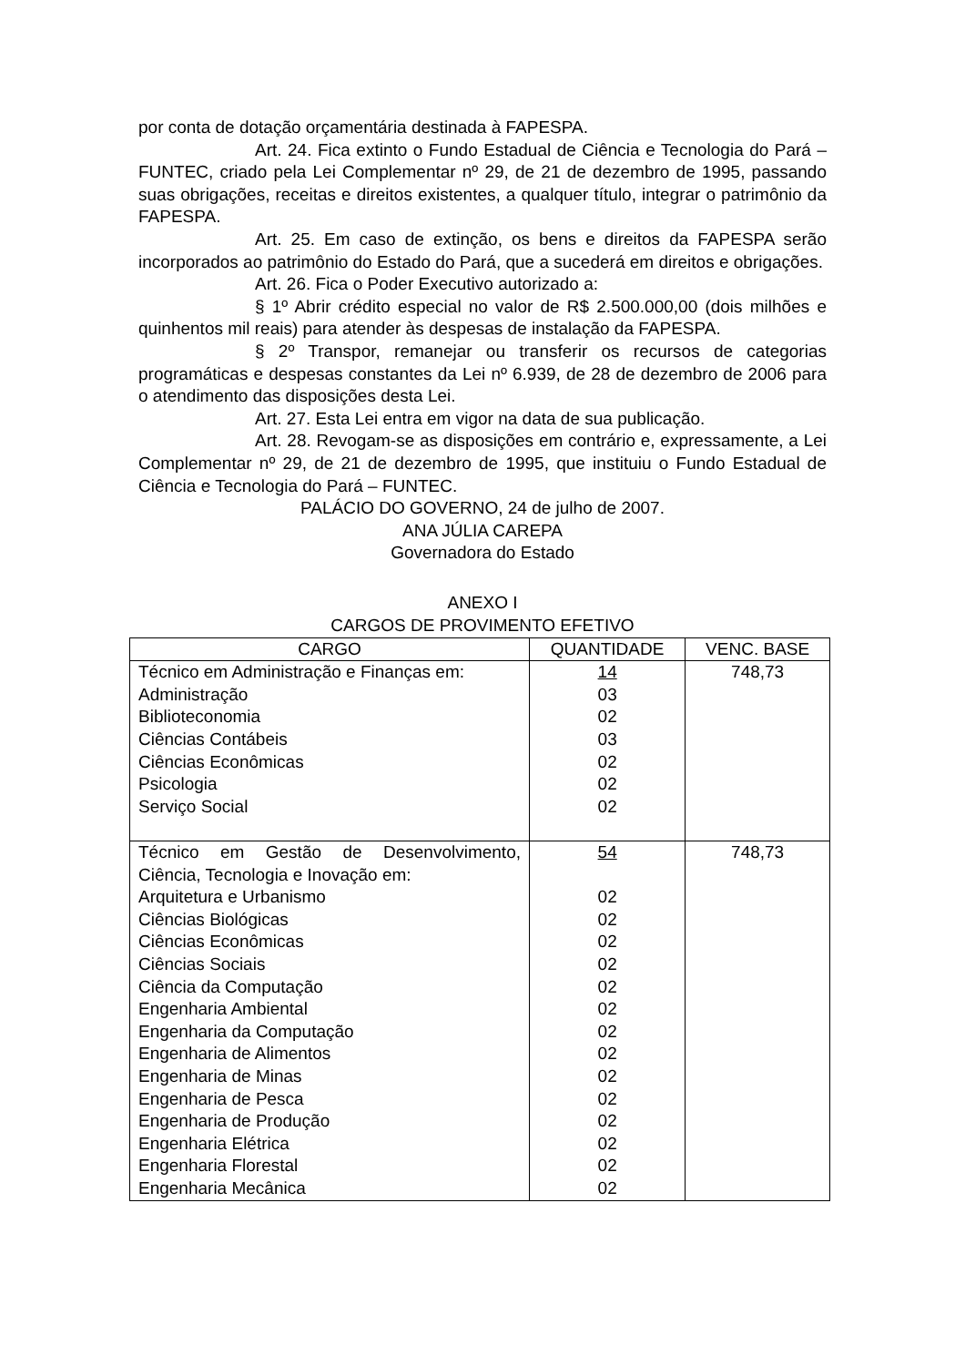por conta de dotação orçamentária destinada à FAPESPA.
Art. 24. Fica extinto o Fundo Estadual de Ciência e Tecnologia do Pará – FUNTEC, criado pela Lei Complementar nº 29, de 21 de dezembro de 1995, passando suas obrigações, receitas e direitos existentes, a qualquer título, integrar o patrimônio da FAPESPA.
Art. 25. Em caso de extinção, os bens e direitos da FAPESPA serão incorporados ao patrimônio do Estado do Pará, que a sucederá em direitos e obrigações.
Art. 26. Fica o Poder Executivo autorizado a:
§ 1º Abrir crédito especial no valor de R$ 2.500.000,00 (dois milhões e quinhentos mil reais) para atender às despesas de instalação da FAPESPA.
§ 2º Transpor, remanejar ou transferir os recursos de categorias programáticas e despesas constantes da Lei nº 6.939, de 28 de dezembro de 2006 para o atendimento das disposições desta Lei.
Art. 27. Esta Lei entra em vigor na data de sua publicação.
Art. 28. Revogam-se as disposições em contrário e, expressamente, a Lei Complementar nº 29, de 21 de dezembro de 1995, que instituiu o Fundo Estadual de Ciência e Tecnologia do Pará – FUNTEC.
PALÁCIO DO GOVERNO, 24 de julho de 2007.
ANA JÚLIA CAREPA
Governadora do Estado
ANEXO I
CARGOS DE PROVIMENTO EFETIVO
| CARGO | QUANTIDADE | VENC. BASE |
| --- | --- | --- |
| Técnico em Administração e Finanças em: Administração Biblioteconomia Ciências Contábeis Ciências Econômicas Psicologia Serviço Social | 14 03 02 03 02 02 02 | 748,73 |
| Técnico em Gestão de Desenvolvimento, Ciência, Tecnologia e Inovação em: Arquitetura e Urbanismo Ciências Biológicas Ciências Econômicas Ciências Sociais Ciência da Computação Engenharia Ambiental Engenharia da Computação Engenharia de Alimentos Engenharia de Minas Engenharia de Pesca Engenharia de Produção Engenharia Elétrica Engenharia Florestal Engenharia Mecânica | 54 02 02 02 02 02 02 02 02 02 02 02 02 02 02 | 748,73 |